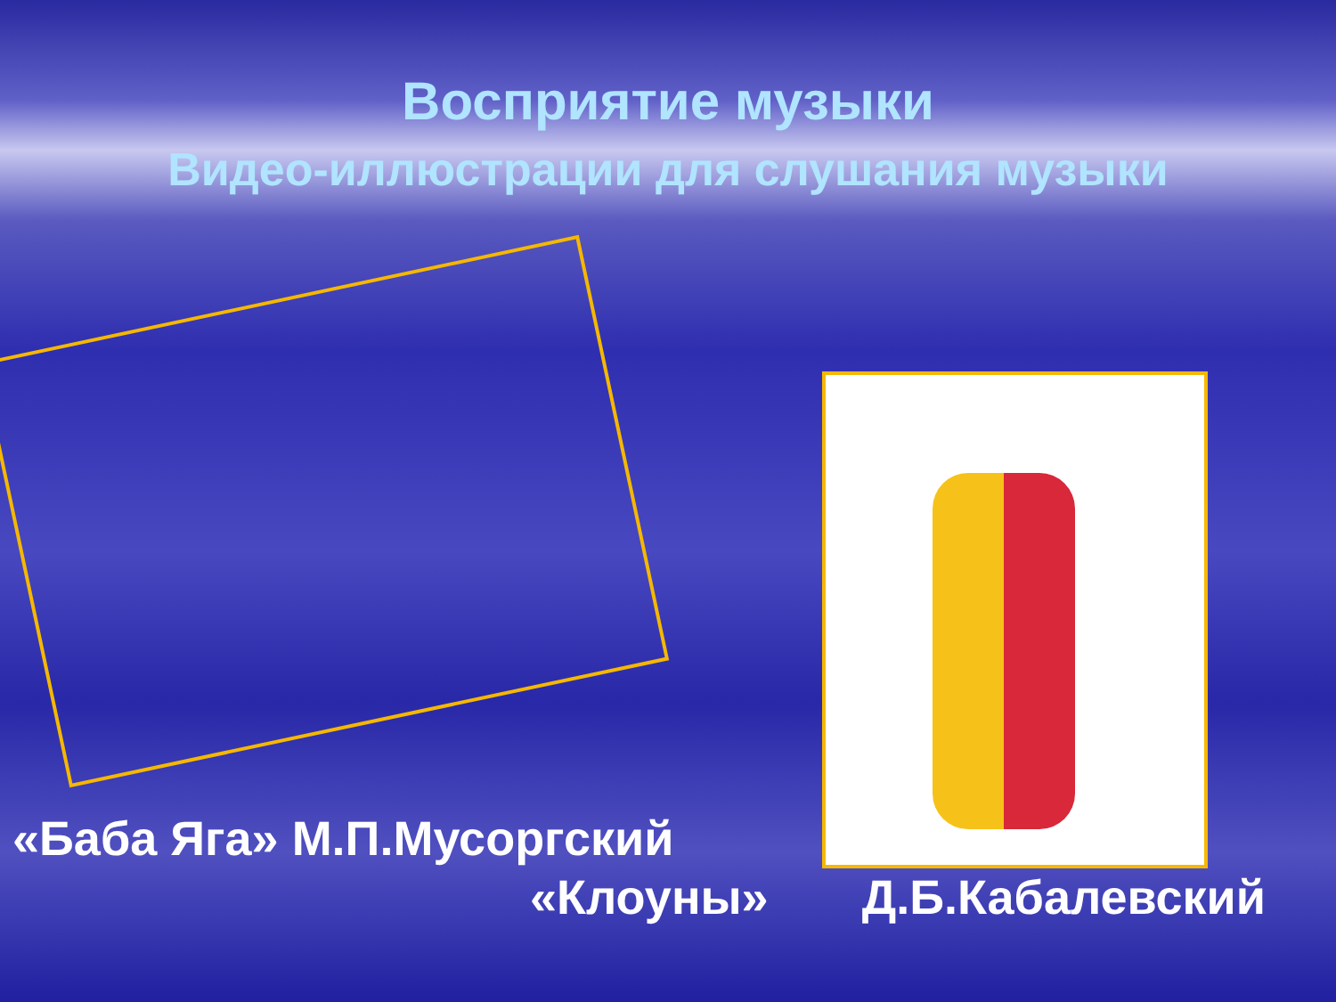Восприятие музыки
Видео-иллюстрации для слушания музыки
«Баба Яга» М.П.Мусоргский
«Клоуны» Д.Б.Кабалевский